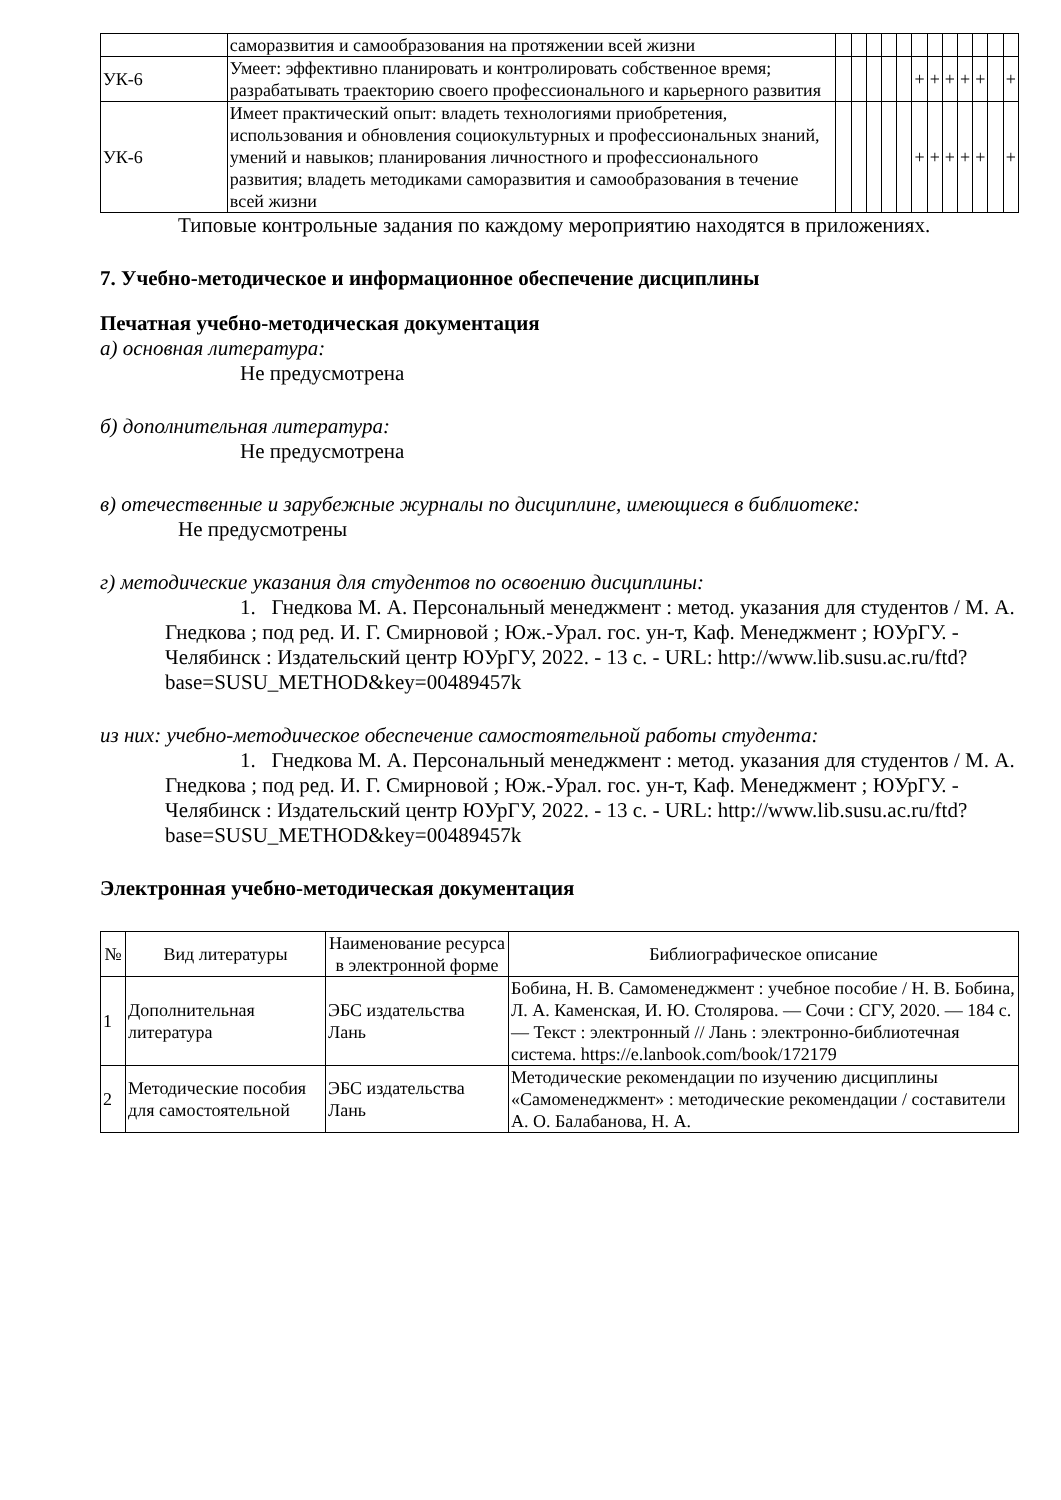| | саморазвития и самообразования на протяжении всей жизни | | | | | | | | | | | | |
| УК-6 | Умеет: эффективно планировать и контролировать собственное время; разрабатывать траекторию своего профессионального и карьерного развития | | | | | | + | + | + | + | + | | + |
| УК-6 | Имеет практический опыт: владеть технологиями приобретения, использования и обновления социокультурных и профессиональных знаний, умений и навыков; планирования личностного и профессионального развития; владеть методиками саморазвития и самообразования в течение всей жизни | | | | | | + | + | + | + | + | | + |
Типовые контрольные задания по каждому мероприятию находятся в приложениях.
7. Учебно-методическое и информационное обеспечение дисциплины
Печатная учебно-методическая документация
а) основная литература:
Не предусмотрена
б) дополнительная литература:
Не предусмотрена
в) отечественные и зарубежные журналы по дисциплине, имеющиеся в библиотеке:
Не предусмотрены
г) методические указания для студентов по освоению дисциплины:
1. Гнедкова М. А. Персональный менеджмент : метод. указания для студентов / М. А. Гнедкова ; под ред. И. Г. Смирновой ; Юж.-Урал. гос. ун-т, Каф. Менеджмент ; ЮУрГУ. - Челябинск : Издательский центр ЮУрГУ, 2022. - 13 с. - URL: http://www.lib.susu.ac.ru/ftd?base=SUSU_METHOD&key=00489457k
из них: учебно-методическое обеспечение самостоятельной работы студента:
1. Гнедкова М. А. Персональный менеджмент : метод. указания для студентов / М. А. Гнедкова ; под ред. И. Г. Смирновой ; Юж.-Урал. гос. ун-т, Каф. Менеджмент ; ЮУрГУ. - Челябинск : Издательский центр ЮУрГУ, 2022. - 13 с. - URL: http://www.lib.susu.ac.ru/ftd?base=SUSU_METHOD&key=00489457k
Электронная учебно-методическая документация
| № | Вид литературы | Наименование ресурса в электронной форме | Библиографическое описание |
| --- | --- | --- | --- |
| 1 | Дополнительная литература | ЭБС издательства Лань | Бобина, Н. В. Самоменеджмент : учебное пособие / Н. В. Бобина, Л. А. Каменская, И. Ю. Столярова. — Сочи : СГУ, 2020. — 184 с. — Текст : электронный // Лань : электронно-библиотечная система. https://e.lanbook.com/book/172179 |
| 2 | Методические пособия для самостоятельной | ЭБС издательства Лань | Методические рекомендации по изучению дисциплины «Самоменеджмент» : методические рекомендации / составители А. О. Балабанова, Н. А. |